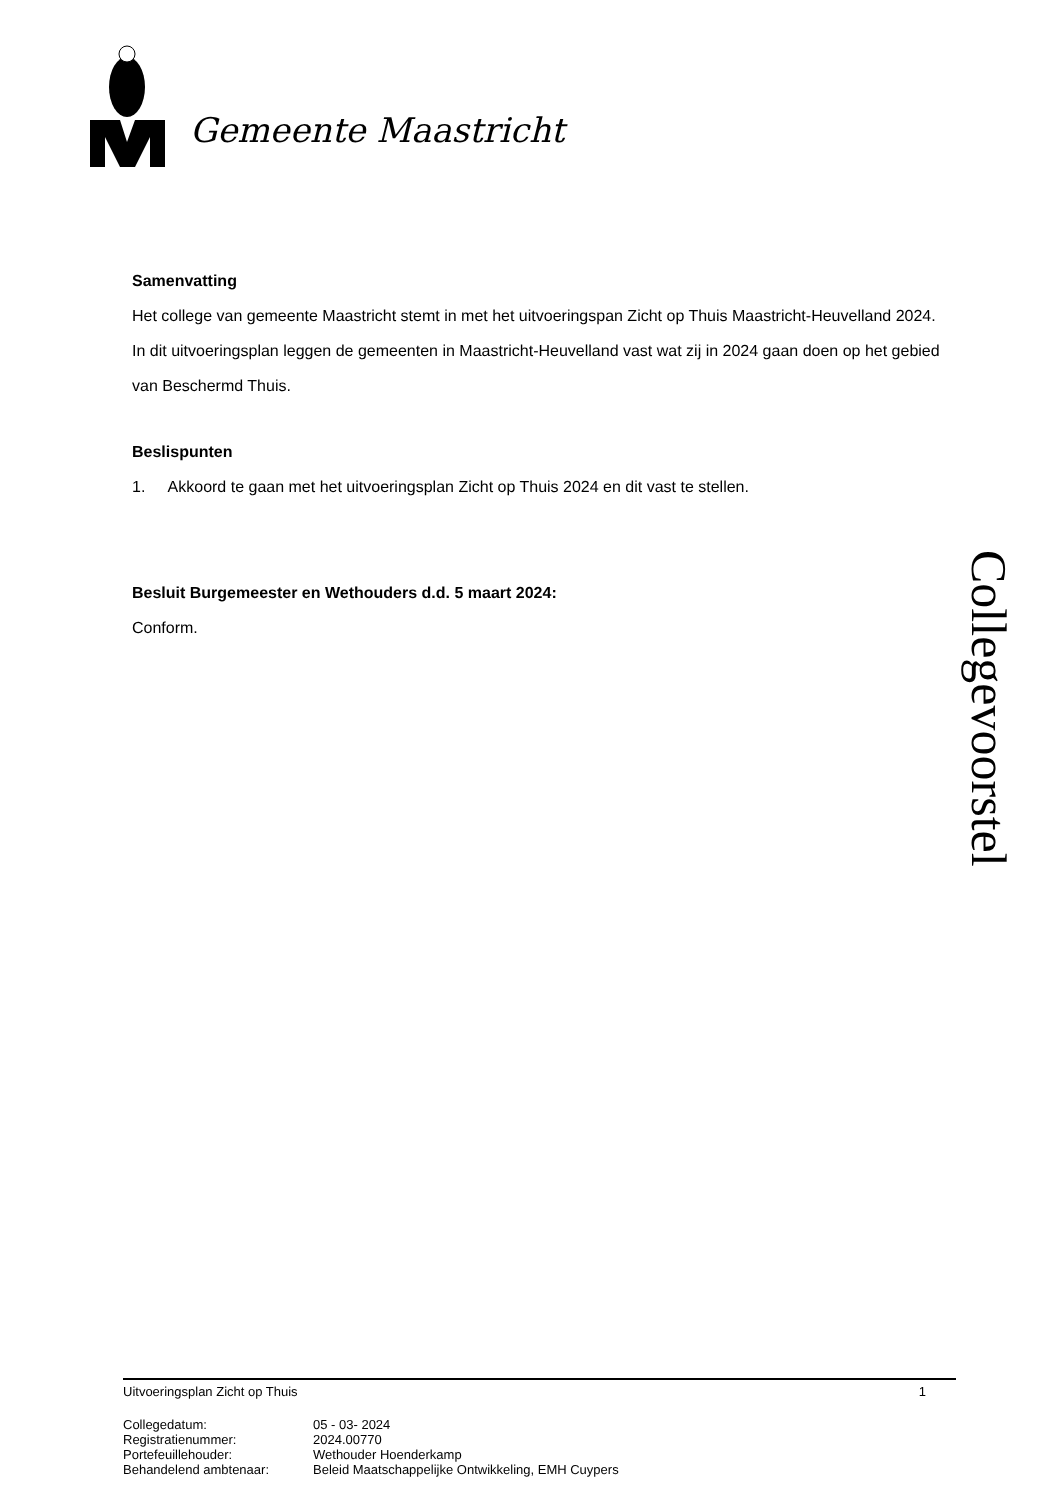Gemeente Maastricht
Samenvatting
Het college van gemeente Maastricht stemt in met het uitvoeringspan Zicht op Thuis Maastricht-Heuvelland 2024. In dit uitvoeringsplan leggen de gemeenten in Maastricht-Heuvelland vast wat zij in 2024 gaan doen op het gebied van Beschermd Thuis.
Beslispunten
1. Akkoord te gaan met het uitvoeringsplan Zicht op Thuis 2024 en dit vast te stellen.
Besluit Burgemeester en Wethouders d.d. 5 maart 2024:
Conform.
Collegevoorstel
Uitvoeringsplan Zicht op Thuis 1
| Collegedatum: | 05 - 03- 2024 |
| Registratienummer: | 2024.00770 |
| Portefeuillehouder: | Wethouder Hoenderkamp |
| Behandelend ambtenaar: | Beleid Maatschappelijke Ontwikkeling, EMH Cuypers |